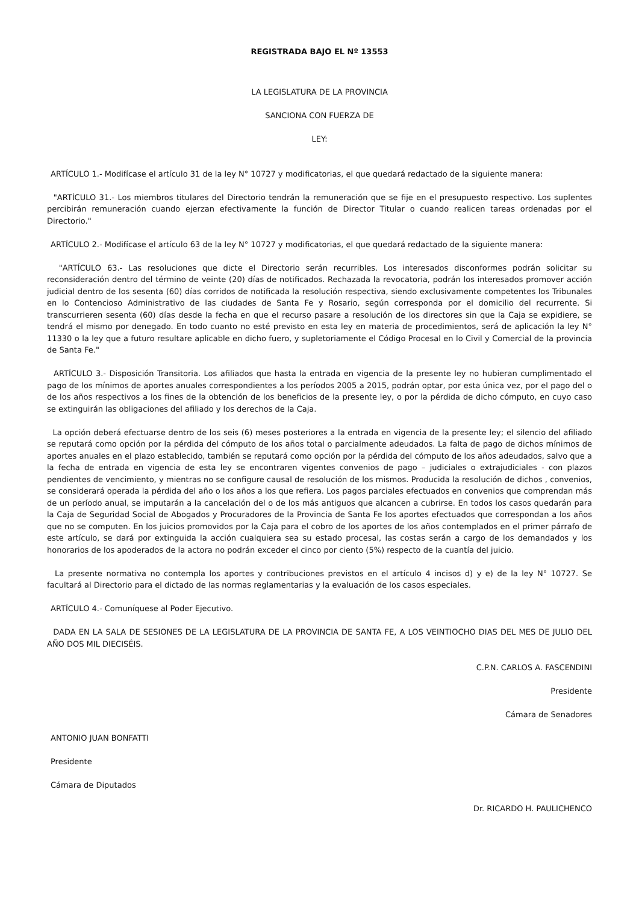REGISTRADA BAJO EL Nº 13553
LA LEGISLATURA DE LA PROVINCIA
SANCIONA CON FUERZA DE
LEY:
ARTÍCULO 1.- Modifícase el artículo 31 de la ley N° 10727 y modificatorias, el que quedará redactado de la siguiente manera:
"ARTÍCULO 31.- Los miembros titulares del Directorio tendrán la remuneración que se fije en el presupuesto respectivo. Los suplentes percibirán remuneración cuando ejerzan efectivamente la función de Director Titular o cuando realicen tareas ordenadas por el Directorio."
ARTÍCULO 2.- Modifícase el artículo 63 de la ley N° 10727 y modificatorias, el que quedará redactado de la siguiente manera:
"ARTÍCULO 63.- Las resoluciones que dicte el Directorio serán recurribles. Los interesados disconformes podrán solicitar su reconsideración dentro del término de veinte (20) días de notificados. Rechazada la revocatoria, podrán los interesados promover acción judicial dentro de los sesenta (60) días corridos de notificada la resolución respectiva, siendo exclusivamente competentes los Tribunales en lo Contencioso Administrativo de las ciudades de Santa Fe y Rosario, según corresponda por el domicilio del recurrente. Si transcurrieren sesenta (60) días desde la fecha en que el recurso pasare a resolución de los directores sin que la Caja se expidiere, se tendrá el mismo por denegado. En todo cuanto no esté previsto en esta ley en materia de procedimientos, será de aplicación la ley N° 11330 o la ley que a futuro resultare aplicable en dicho fuero, y supletoriamente el Código Procesal en lo Civil y Comercial de la provincia de Santa Fe."
ARTÍCULO 3.- Disposición Transitoria. Los afiliados que hasta la entrada en vigencia de la presente ley no hubieran cumplimentado el pago de los mínimos de aportes anuales correspondientes a los períodos 2005 a 2015, podrán optar, por esta única vez, por el pago del o de los años respectivos a los fines de la obtención de los beneficios de la presente ley, o por la pérdida de dicho cómputo, en cuyo caso se extinguirán las obligaciones del afiliado y los derechos de la Caja.
La opción deberá efectuarse dentro de los seis (6) meses posteriores a la entrada en vigencia de la presente ley; el silencio del afiliado se reputará como opción por la pérdida del cómputo de los años total o parcialmente adeudados. La falta de pago de dichos mínimos de aportes anuales en el plazo establecido, también se reputará como opción por la pérdida del cómputo de los años adeudados, salvo que a la fecha de entrada en vigencia de esta ley se encontraren vigentes convenios de pago – judiciales o extrajudiciales - con plazos pendientes de vencimiento, y mientras no se configure causal de resolución de los mismos. Producida la resolución de dichos , convenios, se considerará operada la pérdida del año o los años a los que refiera. Los pagos parciales efectuados en convenios que comprendan más de un período anual, se imputarán a la cancelación del o de los más antiguos que alcancen a cubrirse. En todos los casos quedarán para la Caja de Seguridad Social de Abogados y Procuradores de la Provincia de Santa Fe los aportes efectuados que correspondan a los años que no se computen. En los juicios promovidos por la Caja para el cobro de los aportes de los años contemplados en el primer párrafo de este artículo, se dará por extinguida la acción cualquiera sea su estado procesal, las costas serán a cargo de los demandados y los honorarios de los apoderados de la actora no podrán exceder el cinco por ciento (5%) respecto de la cuantía del juicio.
La presente normativa no contempla los aportes y contribuciones previstos en el artículo 4 incisos d) y e) de la ley N° 10727. Se facultará al Directorio para el dictado de las normas reglamentarias y la evaluación de los casos especiales.
ARTÍCULO 4.- Comuníquese al Poder Ejecutivo.
DADA EN LA SALA DE SESIONES DE LA LEGISLATURA DE LA PROVINCIA DE SANTA FE, A LOS VEINTIOCHO DIAS DEL MES DE JULIO DEL AÑO DOS MIL DIECISÉIS.
C.P.N. CARLOS A. FASCENDINI
Presidente
Cámara de Senadores
ANTONIO JUAN BONFATTI
Presidente
Cámara de Diputados
Dr. RICARDO H. PAULICHENCO